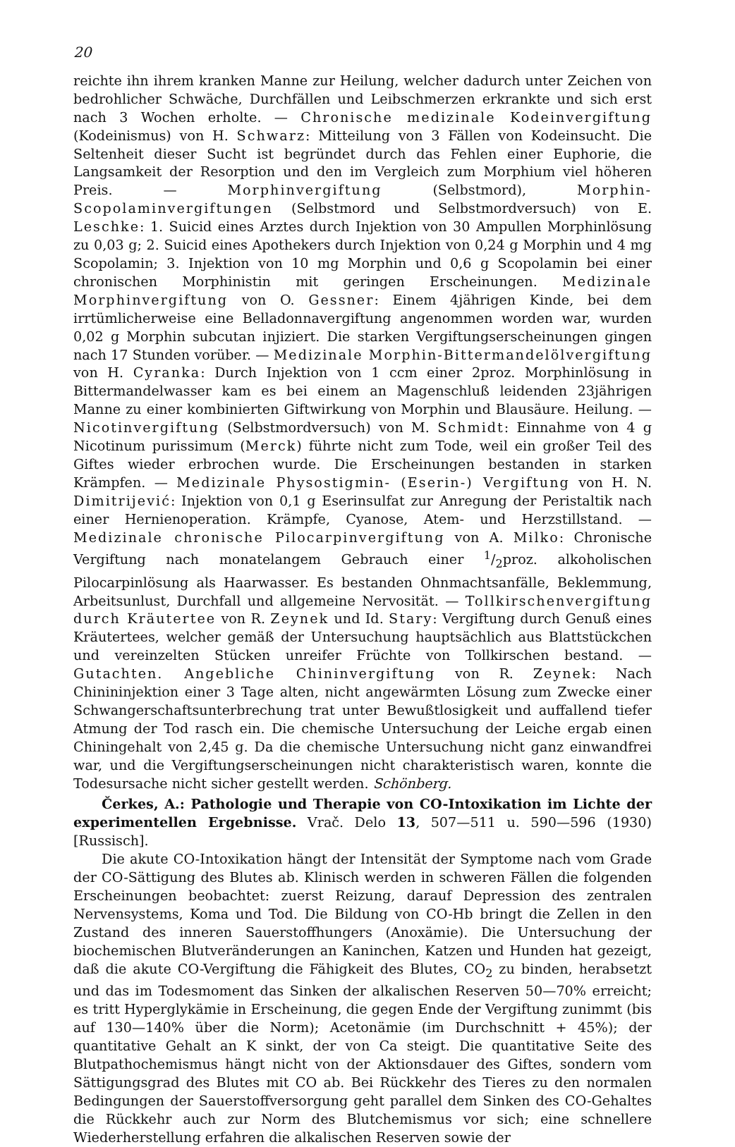20
reichte ihn ihrem kranken Manne zur Heilung, welcher dadurch unter Zeichen von bedrohlicher Schwäche, Durchfällen und Leibschmerzen erkrankte und sich erst nach 3 Wochen erholte. — Chronische medizinale Kodeinvergiftung (Kodeinismus) von H. Schwarz: Mitteilung von 3 Fällen von Kodeinsucht. Die Seltenheit dieser Sucht ist begründet durch das Fehlen einer Euphorie, die Langsamkeit der Resorption und den im Vergleich zum Morphium viel höheren Preis. — Morphinvergiftung (Selbstmord), Morphin-Scopolaminvergiftungen (Selbstmord und Selbstmordversuch) von E. Leschke: 1. Suicid eines Arztes durch Injektion von 30 Ampullen Morphinlösung zu 0,03 g; 2. Suicid eines Apothekers durch Injektion von 0,24 g Morphin und 4 mg Scopolamin; 3. Injektion von 10 mg Morphin und 0,6 g Scopolamin bei einer chronischen Morphinistin mit geringen Erscheinungen. Medizinale Morphinvergiftung von O. Gessner: Einem 4jährigen Kinde, bei dem irrtümlicherweise eine Belladonnavergiftung angenommen worden war, wurden 0,02 g Morphin subcutan injiziert. Die starken Vergiftungserscheinungen gingen nach 17 Stunden vorüber. — Medizinale Morphin-Bittermandelölvergiftung von H. Cyranka: Durch Injektion von 1 ccm einer 2proz. Morphinlösung in Bittermandelwasser kam es bei einem an Magenschluß leidenden 23jährigen Manne zu einer kombinierten Giftwirkung von Morphin und Blausäure. Heilung. — Nicotinvergiftung (Selbstmordversuch) von M. Schmidt: Einnahme von 4 g Nicotinum purissimum (Merck) führte nicht zum Tode, weil ein großer Teil des Giftes wieder erbrochen wurde. Die Erscheinungen bestanden in starken Krämpfen. — Medizinale Physostigmin- (Eserin-) Vergiftung von H. N. Dimitrijević: Injektion von 0,1 g Eserinsulfat zur Anregung der Peristaltik nach einer Hernienoperation. Krämpfe, Cyanose, Atem- und Herzstillstand. — Medizinale chronische Pilocarpinvergiftung von A. Milko: Chronische Vergiftung nach monatelangem Gebrauch einer 1/2proz. alkoholischen Pilocarpinlösung als Haarwasser. Es bestanden Ohnmachtsanfälle, Beklemmung, Arbeitsunlust, Durchfall und allgemeine Nervosität. — Tollkirschenvergiftung durch Kräutertee von R. Zeynek und Id. Stary: Vergiftung durch Genuß eines Kräutertees, welcher gemäß der Untersuchung hauptsächlich aus Blattstückchen und vereinzelten Stücken unreifer Früchte von Tollkirschen bestand. — Gutachten. Angebliche Chininvergiftung von R. Zeynek: Nach Chinininjektion einer 3 Tage alten, nicht angewärmten Lösung zum Zwecke einer Schwangerschaftsunterbrechung trat unter Bewußtlosigkeit und auffallend tiefer Atmung der Tod rasch ein. Die chemische Untersuchung der Leiche ergab einen Chiningehalt von 2,45 g. Da die chemische Untersuchung nicht ganz einwandfrei war, und die Vergiftungserscheinungen nicht charakteristisch waren, konnte die Todesursache nicht sicher gestellt werden. Schönberg.
Čerkes, A.: Pathologie und Therapie von CO-Intoxikation im Lichte der experimentellen Ergebnisse. Vrač. Delo 13, 507—511 u. 590—596 (1930) [Russisch].
Die akute CO-Intoxikation hängt der Intensität der Symptome nach vom Grade der CO-Sättigung des Blutes ab. Klinisch werden in schweren Fällen die folgenden Erscheinungen beobachtet: zuerst Reizung, darauf Depression des zentralen Nervensystems, Koma und Tod. Die Bildung von CO-Hb bringt die Zellen in den Zustand des inneren Sauerstoffhungers (Anoxämie). Die Untersuchung der biochemischen Blutveränderungen an Kaninchen, Katzen und Hunden hat gezeigt, daß die akute CO-Vergiftung die Fähigkeit des Blutes, CO<sub>2</sub> zu binden, herabsetzt und das im Todesmoment das Sinken der alkalischen Reserven 50—70% erreicht; es tritt Hyperglykämie in Erscheinung, die gegen Ende der Vergiftung zunimmt (bis auf 130—140% über die Norm); Acetonämie (im Durchschnitt + 45%); der quantitative Gehalt an K sinkt, der von Ca steigt. Die quantitative Seite des Blutpathochemismus hängt nicht von der Aktionsdauer des Giftes, sondern vom Sättigungsgrad des Blutes mit CO ab. Bei Rückkehr des Tieres zu den normalen Bedingungen der Sauerstoffversorgung geht parallel dem Sinken des CO-Gehaltes die Rückkehr auch zur Norm des Blutchemismus vor sich; eine schnellere Wiederherstellung erfahren die alkalischen Reserven sowie der